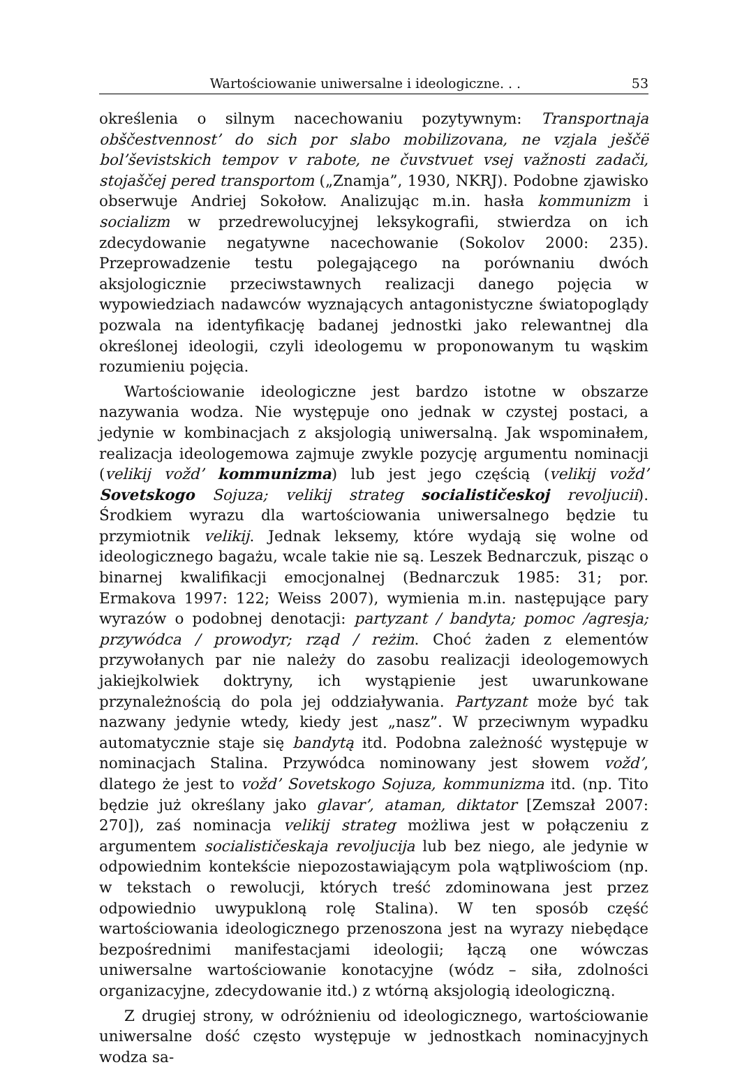Wartościowanie uniwersalne i ideologiczne. . . 53
określenia o silnym nacechowaniu pozytywnym: Transportnaja obščestvennost’ do sich por slabo mobilizovana, ne vzjala ješčё bol’ševistskich tempov v rabote, ne čuvstvuet vsej važnosti zadači, stojaščej pered transportom („Znamja”, 1930, NKRJ). Podobne zjawisko obserwuje Andriej Sokołow. Analizując m.in. hasła kommunizm i socializm w przedrewolucyjnej leksykografii, stwierdza on ich zdecydowanie negatywne nacechowanie (Sokolov 2000: 235). Przeprowadzenie testu polegającego na porównaniu dwóch aksjologicznie przeciwstawnych realizacji danego pojęcia w wypowiedziach nadawców wyznających antagonistyczne światopoglądy pozwala na identyfikację badanej jednostki jako relewantnej dla określonej ideologii, czyli ideologemu w proponowanym tu wąskim rozumieniu pojęcia.
Wartościowanie ideologiczne jest bardzo istotne w obszarze nazywania wodza. Nie występuje ono jednak w czystej postaci, a jedynie w kombinacjach z aksjologią uniwersalną. Jak wspominałem, realizacja ideologemowa zajmuje zwykle pozycję argumentu nominacji (velikij vožd’ kommunizma) lub jest jego częścią (velikij vožd’ Sovetskogo Sojuza; velikij strateg socialističeskoj revoljucii). Środkiem wyrazu dla wartościowania uniwersalnego będzie tu przymiotnik velikij. Jednak leksemy, które wydają się wolne od ideologicznego bagażu, wcale takie nie są. Leszek Bednarczuk, pisząc o binarnej kwalifikacji emocjonalnej (Bednarczuk 1985: 31; por. Ermakova 1997: 122; Weiss 2007), wymienia m.in. następujące pary wyrazów o podobnej denotacji: partyzant / bandyta; pomoc /agresja; przywódca / prowodyr; rząd / reżim. Choć żaden z elementów przywołanych par nie należy do zasobu realizacji ideologemowych jakiejkolwiek doktryny, ich wystąpienie jest uwarunkowane przynależnością do pola jej oddziaływania. Partyzant może być tak nazwany jedynie wtedy, kiedy jest „nasz”. W przeciwnym wypadku automatycznie staje się bandytą itd. Podobna zależność występuje w nominacjach Stalina. Przywódca nominowany jest słowem vožd’, dlatego że jest to vožd’ Sovetskogo Sojuza, kommunizma itd. (np. Tito będzie już określany jako glavar’, ataman, diktator [Zemszał 2007: 270]), zaś nominacja velikij strateg możliwa jest w połączeniu z argumentem socialističeskaja revoljucija lub bez niego, ale jedynie w odpowiednim kontekście niepozostawiającym pola wątpliwościom (np. w tekstach o rewolucji, których treść zdominowana jest przez odpowiednio uwypukloną rolę Stalina). W ten sposób część wartościowania ideologicznego przenoszona jest na wyrazy niebędące bezpośrednimi manifestacjami ideologii; łączą one wówczas uniwersalne wartościowanie konotacyjne (wódz – siła, zdolności organizacyjne, zdecydowanie itd.) z wtórną aksjologią ideologiczną.
Z drugiej strony, w odróżnieniu od ideologicznego, wartościowanie uniwersalne dość często występuje w jednostkach nominacyjnych wodza sa-